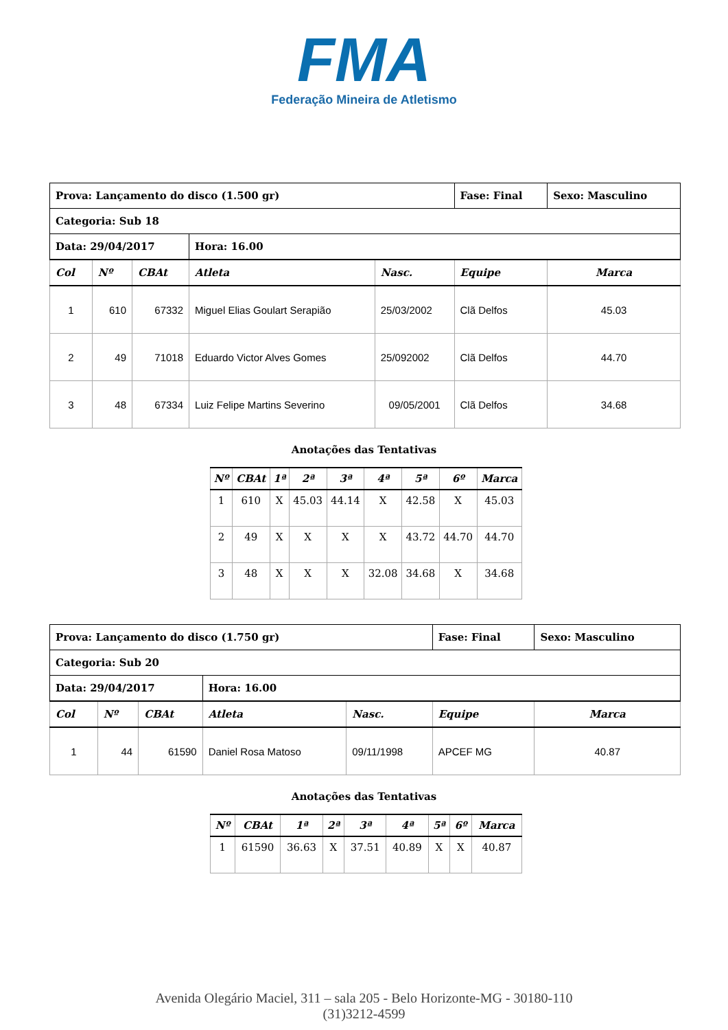FMA
Federação Mineira de Atletismo
| Prova: Lançamento do disco (1.500 gr) | | | | | Fase: Final | Sexo: Masculino |
| Categoria: Sub 18 | | | | | | |
| Data: 29/04/2017 | | | Hora: 16.00 | | | |
| Col | Nº | CBAt | Atleta | Nasc. | Equipe | Marca |
| 1 | 610 | 67332 | Miguel Elias Goulart Serapião | 25/03/2002 | Clã Delfos | 45.03 |
| 2 | 49 | 71018 | Eduardo Victor Alves Gomes | 25/092002 | Clã Delfos | 44.70 |
| 3 | 48 | 67334 | Luiz Felipe Martins Severino | 09/05/2001 | Clã Delfos | 34.68 |
Anotações das Tentativas
| Nº | CBAt | 1ª | 2ª | 3ª | 4ª | 5ª | 6º | Marca |
| --- | --- | --- | --- | --- | --- | --- | --- | --- |
| 1 | 610 | X | 45.03 | 44.14 | X | 42.58 | X | 45.03 |
| 2 | 49 | X | X | X | X | 43.72 | 44.70 | 44.70 |
| 3 | 48 | X | X | X | 32.08 | 34.68 | X | 34.68 |
| Prova: Lançamento do disco (1.750 gr) | | | | | Fase: Final | Sexo: Masculino |
| Categoria: Sub 20 | | | | | | |
| Data: 29/04/2017 | | | Hora: 16.00 | | | |
| Col | Nº | CBAt | Atleta | Nasc. | Equipe | Marca |
| 1 | 44 | 61590 | Daniel Rosa Matoso | 09/11/1998 | APCEF MG | 40.87 |
Anotações das Tentativas
| Nº | CBAt | 1ª | 2ª | 3ª | 4ª | 5ª | 6º | Marca |
| --- | --- | --- | --- | --- | --- | --- | --- | --- |
| 1 | 61590 | 36.63 | X | 37.51 | 40.89 | X | X | 40.87 |
Avenida Olegário Maciel, 311 – sala 205 - Belo Horizonte-MG - 30180-110
(31)3212-4599